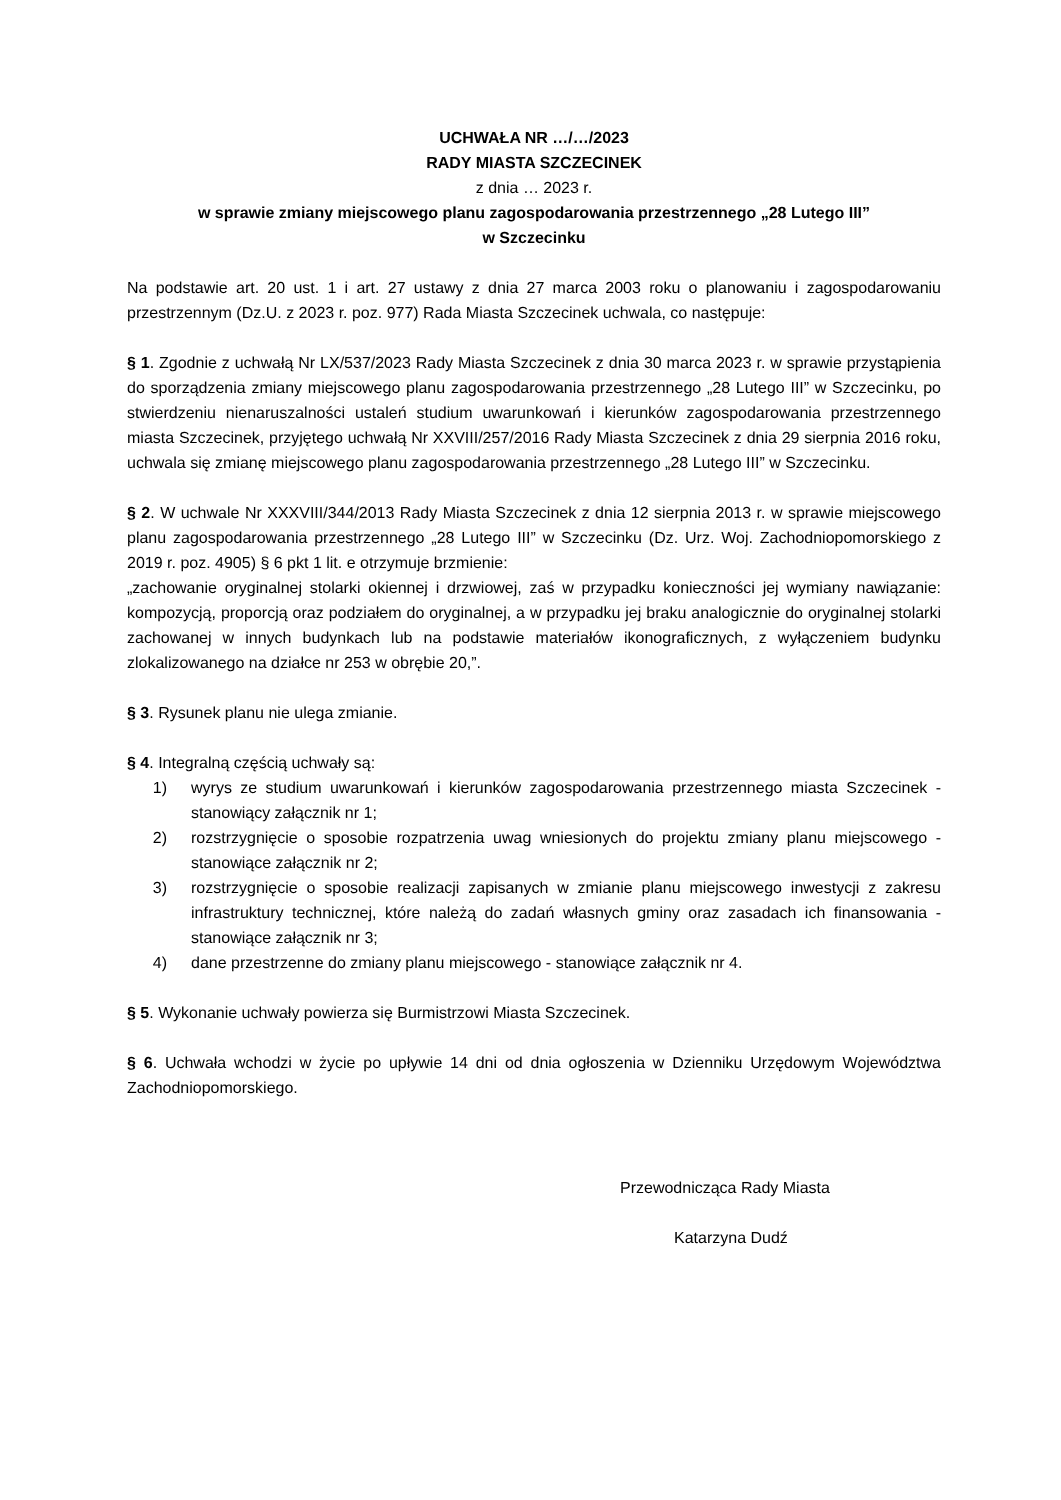UCHWAŁA NR …/…/2023
RADY MIASTA SZCZECINEK
z dnia … 2023 r.
w sprawie zmiany miejscowego planu zagospodarowania przestrzennego „28 Lutego III”
w Szczecinku
Na podstawie art. 20 ust. 1 i art. 27 ustawy z dnia 27 marca 2003 roku o planowaniu i zagospodarowaniu przestrzennym (Dz.U. z 2023 r. poz. 977) Rada Miasta Szczecinek uchwala, co następuje:
§ 1. Zgodnie z uchwałą Nr LX/537/2023 Rady Miasta Szczecinek z dnia 30 marca 2023 r. w sprawie przystąpienia do sporządzenia zmiany miejscowego planu zagospodarowania przestrzennego „28 Lutego III” w Szczecinku, po stwierdzeniu nienaruszalności ustaleń studium uwarunkowań i kierunków zagospodarowania przestrzennego miasta Szczecinek, przyjętego uchwałą Nr XXVIII/257/2016 Rady Miasta Szczecinek z dnia 29 sierpnia 2016 roku, uchwala się zmianę miejscowego planu zagospodarowania przestrzennego „28 Lutego III” w Szczecinku.
§ 2. W uchwale Nr XXXVIII/344/2013 Rady Miasta Szczecinek z dnia 12 sierpnia 2013 r. w sprawie miejscowego planu zagospodarowania przestrzennego „28 Lutego III” w Szczecinku (Dz. Urz. Woj. Zachodniopomorskiego z 2019 r. poz. 4905) § 6 pkt 1 lit. e otrzymuje brzmienie:
„zachowanie oryginalnej stolarki okiennej i drzwiowej, zaś w przypadku konieczności jej wymiany nawiązanie: kompozycją, proporcją oraz podziałem do oryginalnej, a w przypadku jej braku analogicznie do oryginalnej stolarki zachowanej w innych budynkach lub na podstawie materiałów ikonograficznych, z wyłączeniem budynku zlokalizowanego na działce nr 253 w obrębie 20,”.
§ 3. Rysunek planu nie ulega zmianie.
§ 4. Integralną częścią uchwały są:
1) wyrys ze studium uwarunkowań i kierunków zagospodarowania przestrzennego miasta Szczecinek - stanowiący załącznik nr 1;
2) rozstrzygnięcie o sposobie rozpatrzenia uwag wniesionych do projektu zmiany planu miejscowego - stanowiące załącznik nr 2;
3) rozstrzygnięcie o sposobie realizacji zapisanych w zmianie planu miejscowego inwestycji z zakresu infrastruktury technicznej, które należą do zadań własnych gminy oraz zasadach ich finansowania - stanowiące załącznik nr 3;
4) dane przestrzenne do zmiany planu miejscowego - stanowiące załącznik nr 4.
§ 5. Wykonanie uchwały powierza się Burmistrzowi Miasta Szczecinek.
§ 6. Uchwała wchodzi w życie po upływie 14 dni od dnia ogłoszenia w Dzienniku Urzędowym Województwa Zachodniopomorskiego.
Przewodnicząca Rady Miasta
Katarzyna Dudź